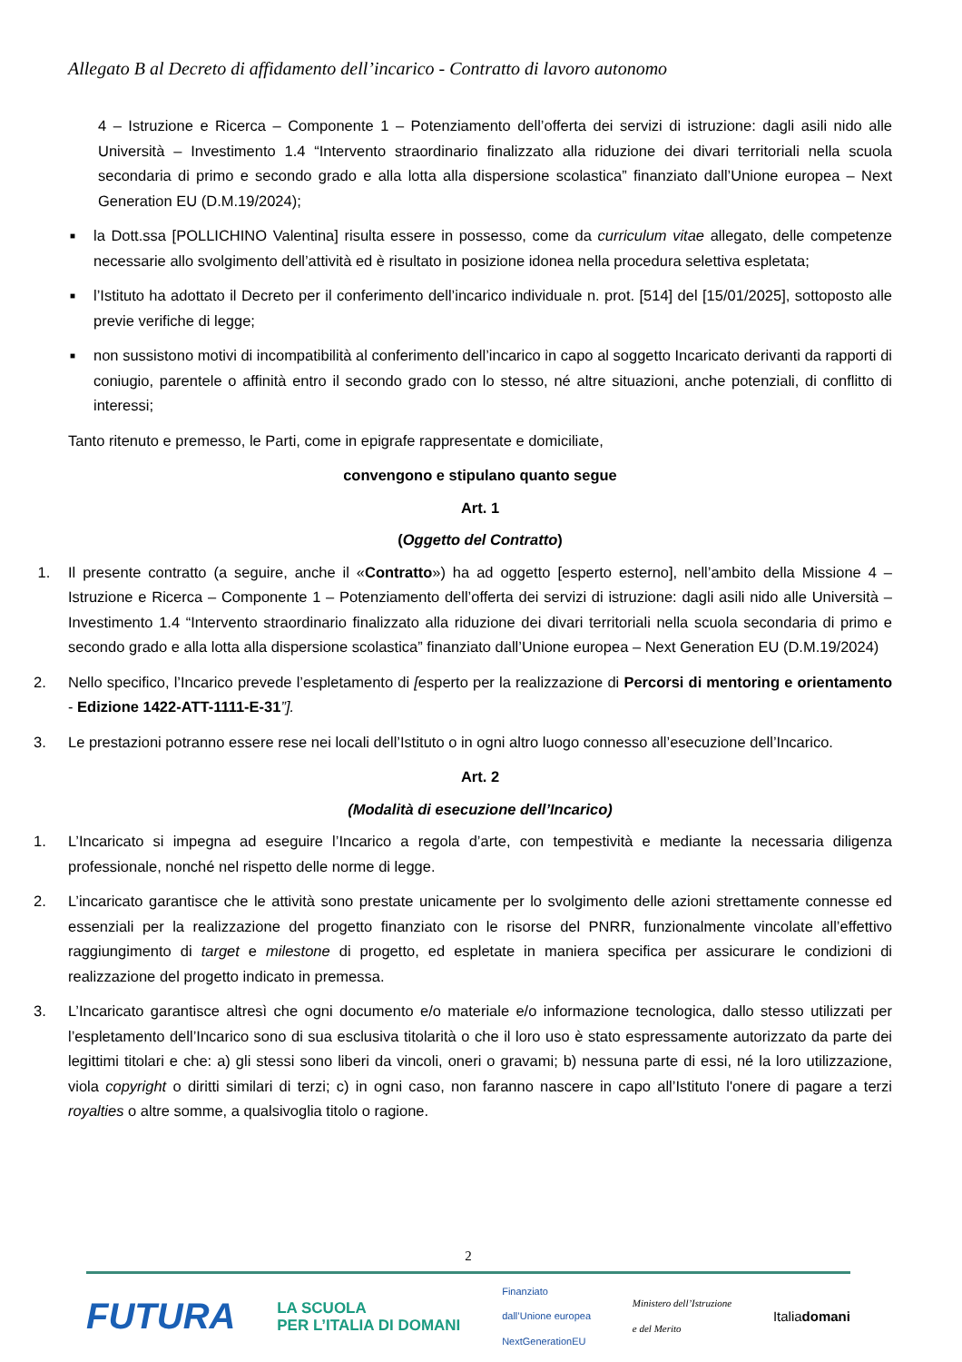Allegato B al Decreto di affidamento dell’incarico - Contratto di lavoro autonomo
4 – Istruzione e Ricerca – Componente 1 – Potenziamento dell’offerta dei servizi di istruzione: dagli asili nido alle Università – Investimento 1.4 “Intervento straordinario finalizzato alla riduzione dei divari territoriali nella scuola secondaria di primo e secondo grado e alla lotta alla dispersione scolastica” finanziato dall’Unione europea – Next Generation EU (D.M.19/2024);
■
la Dott.ssa [POLLICHINO Valentina] risulta essere in possesso, come da curriculum vitae allegato, delle competenze necessarie allo svolgimento dell’attività ed è risultato in posizione idonea nella procedura selettiva espletata;
■
l’Istituto ha adottato il Decreto per il conferimento dell’incarico individuale n. prot. [514] del [15/01/2025], sottoposto alle previe verifiche di legge;
■
non sussistono motivi di incompatibilità al conferimento dell’incarico in capo al soggetto Incaricato derivanti da rapporti di coniugio, parentele o affinità entro il secondo grado con lo stesso, né altre situazioni, anche potenziali, di conflitto di interessi;
Tanto ritenuto e premesso, le Parti, come in epigrafe rappresentate e domiciliate,
convengono e stipulano quanto segue
Art. 1
(Oggetto del Contratto)
1. Il presente contratto (a seguire, anche il «Contratto») ha ad oggetto [esperto esterno], nell’ambito della Missione 4 – Istruzione e Ricerca – Componente 1 – Potenziamento dell’offerta dei servizi di istruzione: dagli asili nido alle Università – Investimento 1.4 “Intervento straordinario finalizzato alla riduzione dei divari territoriali nella scuola secondaria di primo e secondo grado e alla lotta alla dispersione scolastica” finanziato dall’Unione europea – Next Generation EU (D.M.19/2024)
2. Nello specifico, l’Incarico prevede l’espletamento di [esperto per la realizzazione di Percorsi di mentoring e orientamento - Edizione 1422-ATT-1111-E-31”].
3. Le prestazioni potranno essere rese nei locali dell’Istituto o in ogni altro luogo connesso all’esecuzione dell’Incarico.
Art. 2
(Modalità di esecuzione dell’Incarico)
1. L’Incaricato si impegna ad eseguire l’Incarico a regola d’arte, con tempestività e mediante la necessaria diligenza professionale, nonché nel rispetto delle norme di legge.
2. L’incaricato garantisce che le attività sono prestate unicamente per lo svolgimento delle azioni strettamente connesse ed essenziali per la realizzazione del progetto finanziato con le risorse del PNRR, funzionalmente vincolate all’effettivo raggiungimento di target e milestone di progetto, ed espletate in maniera specifica per assicurare le condizioni di realizzazione del progetto indicato in premessa.
3. L’Incaricato garantisce altresì che ogni documento e/o materiale e/o informazione tecnologica, dallo stesso utilizzati per l’espletamento dell’Incarico sono di sua esclusiva titolarità o che il loro uso è stato espressamente autorizzato da parte dei legittimi titolari e che: a) gli stessi sono liberi da vincoli, oneri o gravami; b) nessuna parte di essi, né la loro utilizzazione, viola copyright o diritti similari di terzi; c) in ogni caso, non faranno nascere in capo all’Istituto l'onere di pagare a terzi royalties o altre somme, a qualsivoglia titolo o ragione.
2
FUTURA LA SCUOLA
PER L’ITALIA DI DOMANI Finanziato
dall’Unione europea
NextGenerationEU Ministero dell’Istruzione
e del Merito Italiadomani